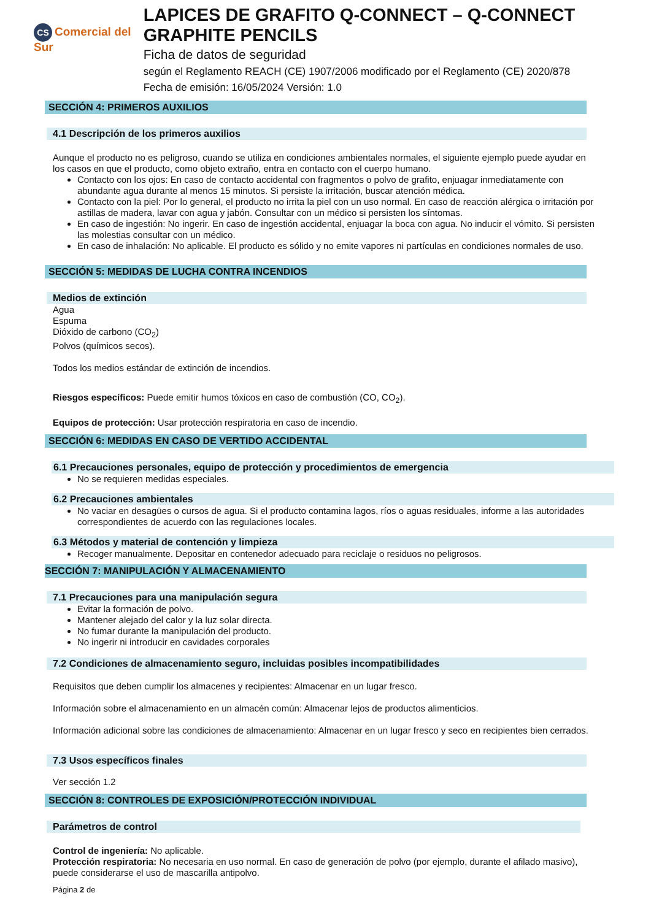CS Comercial del Sur
LAPICES DE GRAFITO Q-CONNECT – Q-CONNECT GRAPHITE PENCILS
Ficha de datos de seguridad
según el Reglamento REACH (CE) 1907/2006 modificado por el Reglamento (CE) 2020/878
Fecha de emisión: 16/05/2024 Versión: 1.0
SECCIÓN 4: PRIMEROS AUXILIOS
4.1 Descripción de los primeros auxilios
Aunque el producto no es peligroso, cuando se utiliza en condiciones ambientales normales, el siguiente ejemplo puede ayudar en los casos en que el producto, como objeto extraño, entra en contacto con el cuerpo humano.
Contacto con los ojos: En caso de contacto accidental con fragmentos o polvo de grafito, enjuagar inmediatamente con abundante agua durante al menos 15 minutos. Si persiste la irritación, buscar atención médica.
Contacto con la piel: Por lo general, el producto no irrita la piel con un uso normal. En caso de reacción alérgica o irritación por astillas de madera, lavar con agua y jabón. Consultar con un médico si persisten los síntomas.
En caso de ingestión: No ingerir. En caso de ingestión accidental, enjuagar la boca con agua. No inducir el vómito. Si persisten las molestias consultar con un médico.
En caso de inhalación: No aplicable. El producto es sólido y no emite vapores ni partículas en condiciones normales de uso.
SECCIÓN 5: MEDIDAS DE LUCHA CONTRA INCENDIOS
Medios de extinción
Agua
Espuma
Dióxido de carbono (CO<sub>2</sub>)
Polvos (químicos secos).
Todos los medios estándar de extinción de incendios.
Riesgos específicos: Puede emitir humos tóxicos en caso de combustión (CO, CO<sub>2</sub>).
Equipos de protección: Usar protección respiratoria en caso de incendio.
SECCIÓN 6: MEDIDAS EN CASO DE VERTIDO ACCIDENTAL
6.1 Precauciones personales, equipo de protección y procedimientos de emergencia
No se requieren medidas especiales.
6.2 Precauciones ambientales
No vaciar en desagües o cursos de agua. Si el producto contamina lagos, ríos o aguas residuales, informe a las autoridades correspondientes de acuerdo con las regulaciones locales.
6.3 Métodos y material de contención y limpieza
Recoger manualmente. Depositar en contenedor adecuado para reciclaje o residuos no peligrosos.
SECCIÓN 7: MANIPULACIÓN Y ALMACENAMIENTO
7.1 Precauciones para una manipulación segura
Evitar la formación de polvo.
Mantener alejado del calor y la luz solar directa.
No fumar durante la manipulación del producto.
No ingerir ni introducir en cavidades corporales
7.2 Condiciones de almacenamiento seguro, incluidas posibles incompatibilidades
Requisitos que deben cumplir los almacenes y recipientes: Almacenar en un lugar fresco.
Información sobre el almacenamiento en un almacén común: Almacenar lejos de productos alimenticios.
Información adicional sobre las condiciones de almacenamiento: Almacenar en un lugar fresco y seco en recipientes bien cerrados.
7.3 Usos específicos finales
Ver sección 1.2
SECCIÓN 8: CONTROLES DE EXPOSICIÓN/PROTECCIÓN INDIVIDUAL
Parámetros de control
Control de ingeniería: No aplicable.
Protección respiratoria: No necesaria en uso normal. En caso de generación de polvo (por ejemplo, durante el afilado masivo), puede considerarse el uso de mascarilla antipolvo.
Página 2 de